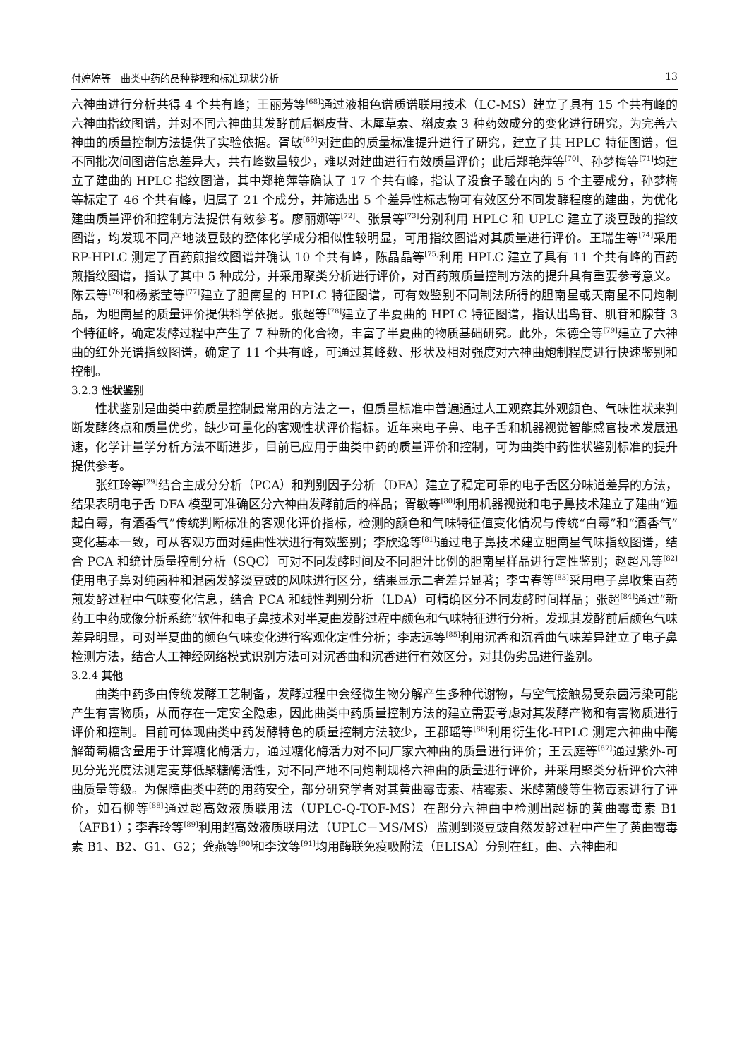付婷婷等　曲类中药的品种整理和标准现状分析 13
六神曲进行分析共得 4 个共有峰；王丽芳等<sup>[68]</sup>通过液相色谱质谱联用技术（LC-MS）建立了具有 15 个共有峰的六神曲指纹图谱，并对不同六神曲其发酵前后槲皮苷、木犀草素、槲皮素 3 种药效成分的变化进行研究，为完善六神曲的质量控制方法提供了实验依据。胥敏<sup>[69]</sup>对建曲的质量标准提升进行了研究，建立了其 HPLC 特征图谱，但不同批次间图谱信息差异大，共有峰数量较少，难以对建曲进行有效质量评价；此后郑艳萍等<sup>[70]</sup>、孙梦梅等<sup>[71]</sup>均建立了建曲的 HPLC 指纹图谱，其中郑艳萍等确认了 17 个共有峰，指认了没食子酸在内的 5 个主要成分，孙梦梅等标定了 46 个共有峰，归属了 21 个成分，并筛选出 5 个差异性标志物可有效区分不同发酵程度的建曲，为优化建曲质量评价和控制方法提供有效参考。廖丽娜等<sup>[72]</sup>、张景等<sup>[73]</sup>分别利用 HPLC 和 UPLC 建立了淡豆豉的指纹图谱，均发现不同产地淡豆豉的整体化学成分相似性较明显，可用指纹图谱对其质量进行评价。王瑞生等<sup>[74]</sup>采用 RP-HPLC 测定了百药煎指纹图谱并确认 10 个共有峰，陈晶晶等<sup>[75]</sup>利用 HPLC 建立了具有 11 个共有峰的百药煎指纹图谱，指认了其中 5 种成分，并采用聚类分析进行评价，对百药煎质量控制方法的提升具有重要参考意义。陈云等<sup>[76]</sup>和杨紫莹等<sup>[77]</sup>建立了胆南星的 HPLC 特征图谱，可有效鉴别不同制法所得的胆南星或天南星不同炮制品，为胆南星的质量评价提供科学依据。张超等<sup>[78]</sup>建立了半夏曲的 HPLC 特征图谱，指认出鸟苷、肌苷和腺苷 3 个特征峰，确定发酵过程中产生了 7 种新的化合物，丰富了半夏曲的物质基础研究。此外，朱德全等<sup>[79]</sup>建立了六神曲的红外光谱指纹图谱，确定了 11 个共有峰，可通过其峰数、形状及相对强度对六神曲炮制程度进行快速鉴别和控制。
3.2.3 性状鉴别
性状鉴别是曲类中药质量控制最常用的方法之一，但质量标准中普遍通过人工观察其外观颜色、气味性状来判断发酵终点和质量优劣，缺少可量化的客观性状评价指标。近年来电子鼻、电子舌和机器视觉智能感官技术发展迅速，化学计量学分析方法不断进步，目前已应用于曲类中药的质量评价和控制，可为曲类中药性状鉴别标准的提升提供参考。
张红玲等<sup>[29]</sup>结合主成分分析（PCA）和判别因子分析（DFA）建立了稳定可靠的电子舌区分味道差异的方法，结果表明电子舌 DFA 模型可准确区分六神曲发酵前后的样品；胥敏等<sup>[80]</sup>利用机器视觉和电子鼻技术建立了建曲“遍起白霉，有酒香气”传统判断标准的客观化评价指标，检测的颜色和气味特征值变化情况与传统“白霉”和“酒香气”变化基本一致，可从客观方面对建曲性状进行有效鉴别；李欣逸等<sup>[81]</sup>通过电子鼻技术建立胆南星气味指纹图谱，结合 PCA 和统计质量控制分析（SQC）可对不同发酵时间及不同胆汁比例的胆南星样品进行定性鉴别；赵超凡等<sup>[82]</sup>使用电子鼻对纯菌种和混菌发酵淡豆豉的风味进行区分，结果显示二者差异显著；李雪春等<sup>[83]</sup>采用电子鼻收集百药煎发酵过程中气味变化信息，结合 PCA 和线性判别分析（LDA）可精确区分不同发酵时间样品；张超<sup>[84]</sup>通过“新药工中药成像分析系统”软件和电子鼻技术对半夏曲发酵过程中颜色和气味特征进行分析，发现其发酵前后颜色气味差异明显，可对半夏曲的颜色气味变化进行客观化定性分析；李志远等<sup>[85]</sup>利用沉香和沉香曲气味差异建立了电子鼻检测方法，结合人工神经网络模式识别方法可对沉香曲和沉香进行有效区分，对其伪劣品进行鉴别。
3.2.4 其他
曲类中药多由传统发酵工艺制备，发酵过程中会经微生物分解产生多种代谢物，与空气接触易受杂菌污染可能产生有害物质，从而存在一定安全隐患，因此曲类中药质量控制方法的建立需要考虑对其发酵产物和有害物质进行评价和控制。目前可体现曲类中药发酵特色的质量控制方法较少，王郡瑶等<sup>[86]</sup>利用衍生化-HPLC 测定六神曲中酶解葡萄糖含量用于计算糖化酶活力，通过糖化酶活力对不同厂家六神曲的质量进行评价；王云庭等<sup>[87]</sup>通过紫外-可见分光光度法测定麦芽低聚糖酶活性，对不同产地不同炮制规格六神曲的质量进行评价，并采用聚类分析评价六神曲质量等级。为保障曲类中药的用药安全，部分研究学者对其黄曲霉毒素、桔霉素、米酵菌酸等生物毒素进行了评价，如石柳等<sup>[88]</sup>通过超高效液质联用法（UPLC-Q-TOF-MS）在部分六神曲中检测出超标的黄曲霉毒素 B1（AFB1）；李春玲等<sup>[89]</sup>利用超高效液质联用法（UPLC－MS/MS）监测到淡豆豉自然发酵过程中产生了黄曲霉毒素 B1、B2、G1、G2；龚燕等<sup>[90]</sup>和李汶等<sup>[91]</sup>均用酶联免疫吸附法（ELISA）分别在红，曲、六神曲和